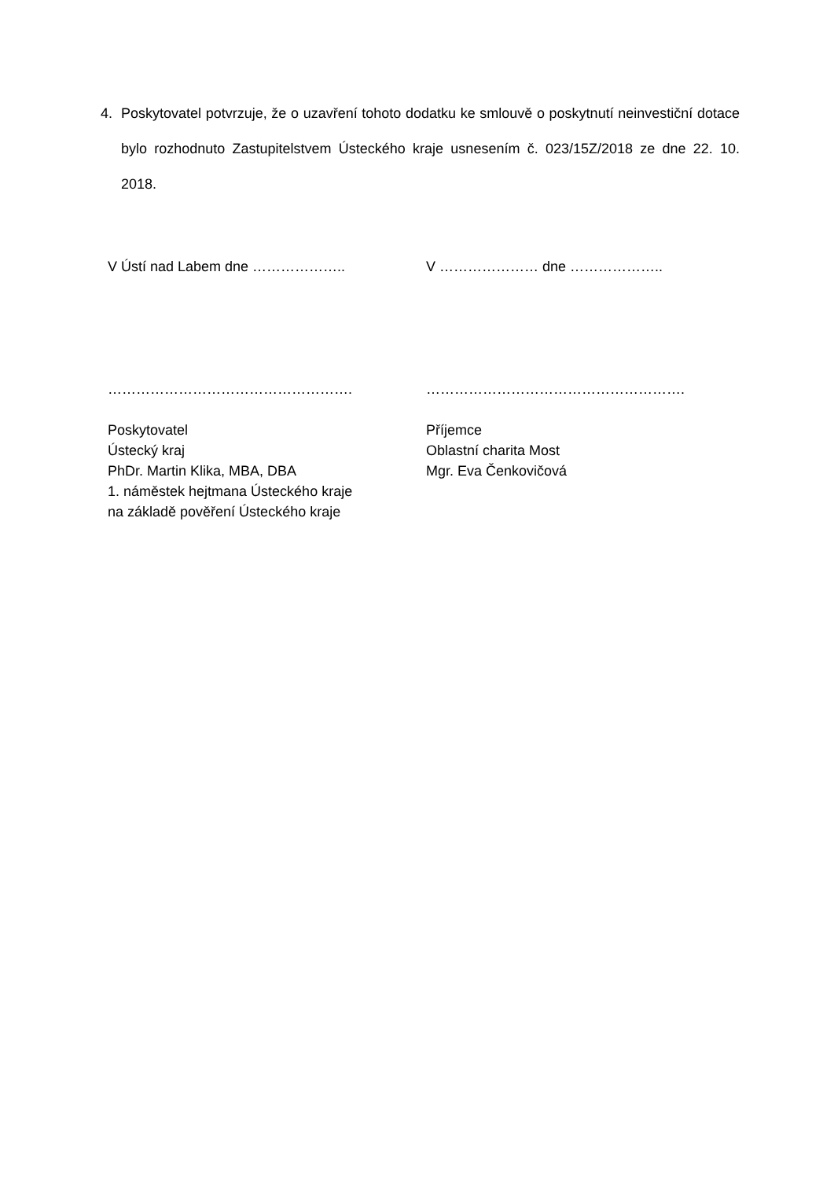4. Poskytovatel potvrzuje, že o uzavření tohoto dodatku ke smlouvě o poskytnutí neinvestiční dotace bylo rozhodnuto Zastupitelstvem Ústeckého kraje usnesením č. 023/15Z/2018 ze dne 22. 10. 2018.
V Ústí nad Labem dne ……………….. V ………………… dne ………………..
……………………………………………. ……………………………………………….
Poskytovatel
Ústecký kraj
PhDr. Martin Klika, MBA, DBA
1. náměstek hejtmana Ústeckého kraje
na základě pověření Ústeckého kraje
Příjemce
Oblastní charita Most
Mgr. Eva Čenkovičová